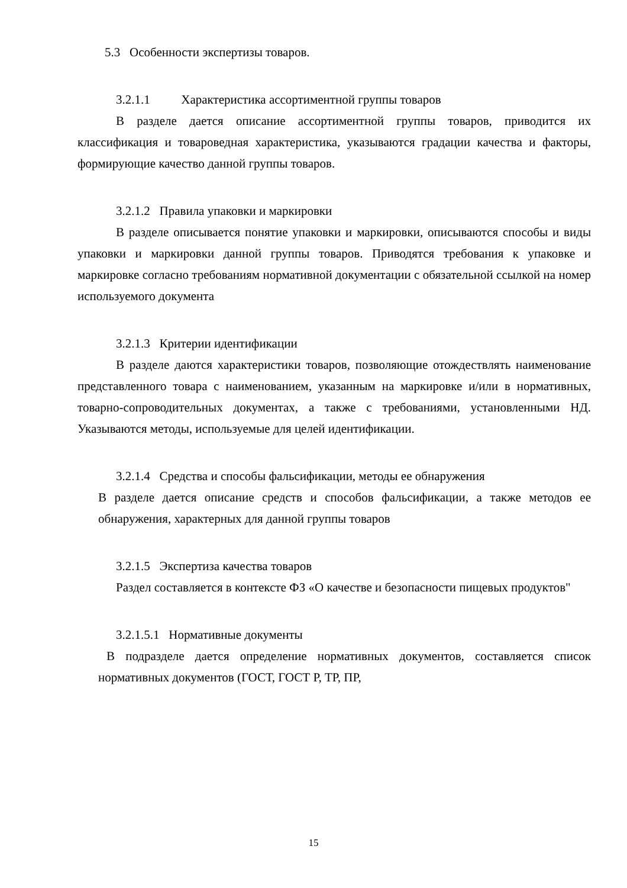5.3 Особенности экспертизы товаров.
3.2.1.1 Характеристика ассортиментной группы товаров
В разделе дается описание ассортиментной группы товаров, приводится их классификация и товароведная характеристика, указываются градации качества и факторы, формирующие качество данной группы товаров.
3.2.1.2 Правила упаковки и маркировки
В разделе описывается понятие упаковки и маркировки, описываются способы и виды упаковки и маркировки данной группы товаров. Приводятся требования к упаковке и маркировке согласно требованиям нормативной документации с обязательной ссылкой на номер используемого документа
3.2.1.3 Критерии идентификации
В разделе даются характеристики товаров, позволяющие отождествлять наименование представленного товара с наименованием, указанным на маркировке и/или в нормативных, товарно-сопроводительных документах, а также с требованиями, установленными НД. Указываются методы, используемые для целей идентификации.
3.2.1.4 Средства и способы фальсификации, методы ее обнаружения
В разделе дается описание средств и способов фальсификации, а также методов ее обнаружения, характерных для данной группы товаров
3.2.1.5 Экспертиза качества товаров
Раздел составляется в контексте ФЗ «О качестве и безопасности пищевых продуктов"
3.2.1.5.1 Нормативные документы
В подразделе дается определение нормативных документов, составляется список нормативных документов (ГОСТ, ГОСТ Р, ТР, ПР,
15